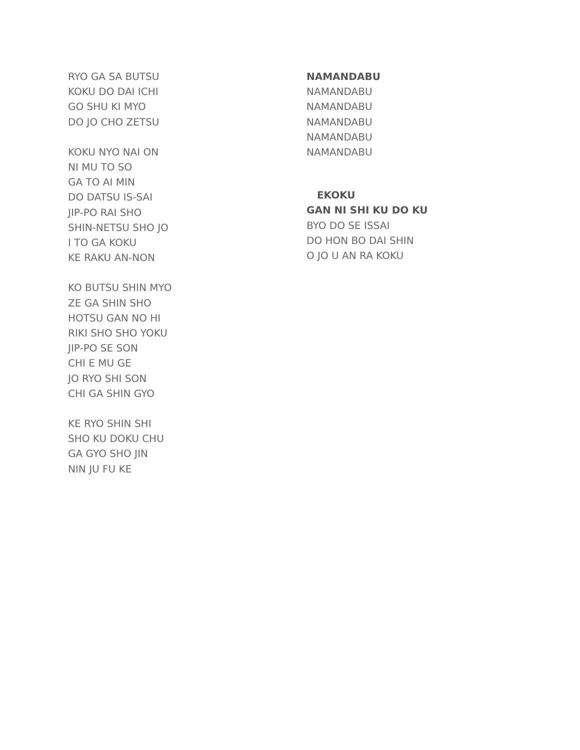RYO GA SA BUTSU
KOKU DO DAI ICHI
GO SHU KI MYO
DO JO CHO ZETSU
KOKU NYO NAI ON
NI MU TO SO
GA TO AI MIN
DO DATSU IS-SAI
JIP-PO RAI SHO
SHIN-NETSU SHO JO
I TO GA KOKU
KE RAKU AN-NON
KO BUTSU SHIN MYO
ZE GA SHIN SHO
HOTSU GAN NO HI
RIKI SHO SHO YOKU
JIP-PO SE SON
CHI E MU GE
JO RYO SHI SON
CHI GA SHIN GYO
KE RYO SHIN SHI
SHO KU DOKU CHU
GA GYO SHO JIN
NIN JU FU KE
NAMANDABU
NAMANDABU
NAMANDABU
NAMANDABU
NAMANDABU
NAMANDABU
EKOKU
GAN NI SHI KU DO KU
BYO DO SE ISSAI
DO HON BO DAI SHIN
O JO U AN RA KOKU